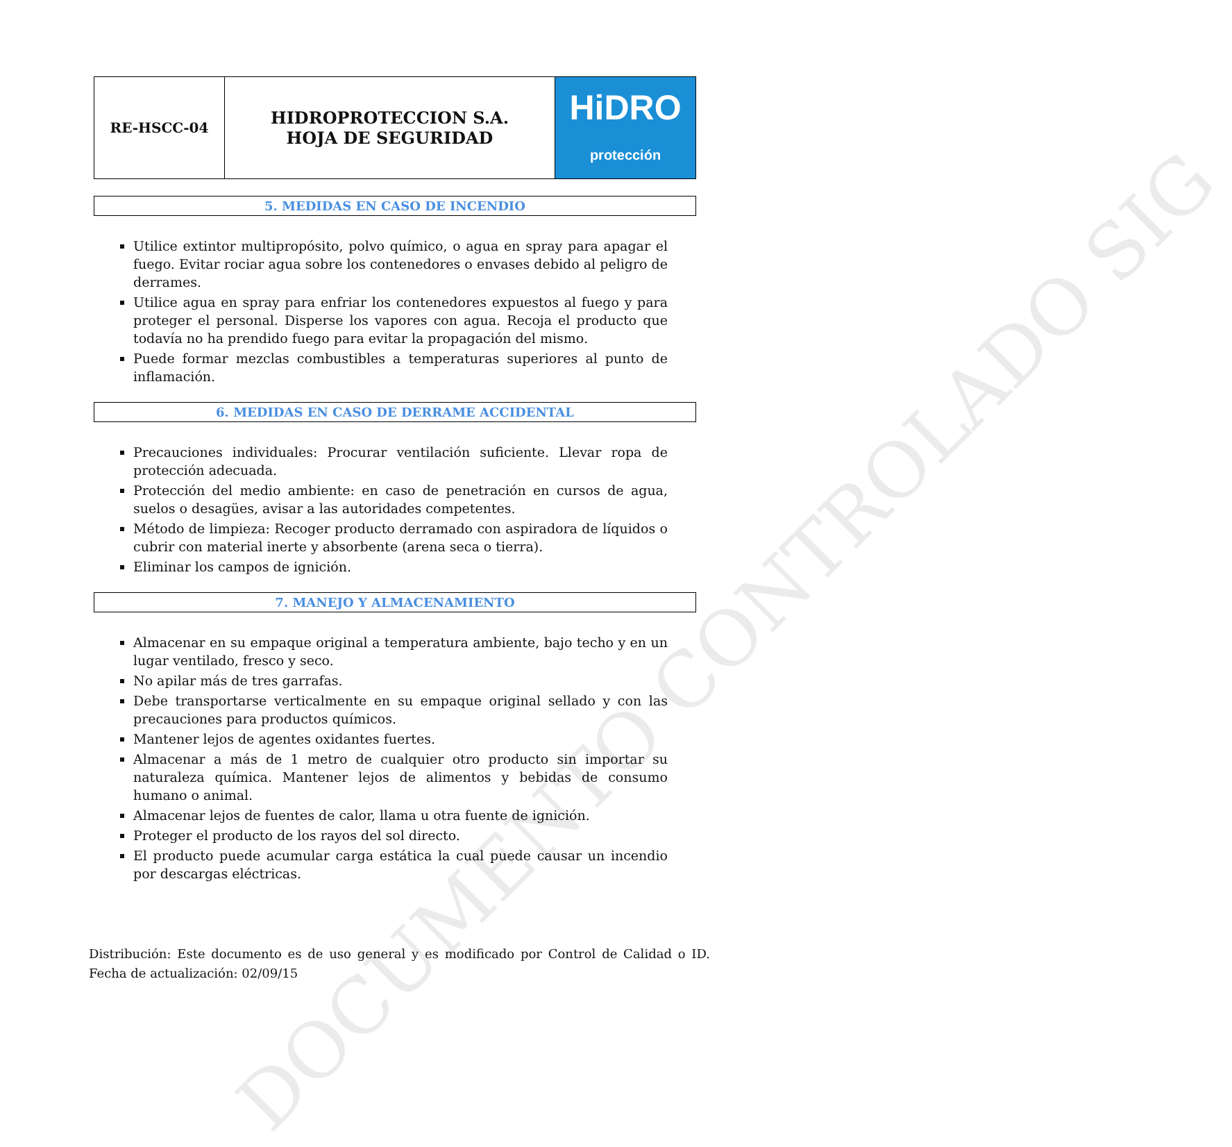DOCUMENTO CONTROLADO SIG
| RE-HSCC-04 | HIDROPROTECCION S.A. HOJA DE SEGURIDAD | HiDRO protección |
5. MEDIDAS EN CASO DE INCENDIO
Utilice extintor multipropósito, polvo químico, o agua en spray para apagar el fuego. Evitar rociar agua sobre los contenedores o envases debido al peligro de derrames.
Utilice agua en spray para enfriar los contenedores expuestos al fuego y para proteger el personal. Disperse los vapores con agua. Recoja el producto que todavía no ha prendido fuego para evitar la propagación del mismo.
Puede formar mezclas combustibles a temperaturas superiores al punto de inflamación.
6. MEDIDAS EN CASO DE DERRAME ACCIDENTAL
Precauciones individuales: Procurar ventilación suficiente. Llevar ropa de protección adecuada.
Protección del medio ambiente: en caso de penetración en cursos de agua, suelos o desagües, avisar a las autoridades competentes.
Método de limpieza: Recoger producto derramado con aspiradora de líquidos o cubrir con material inerte y absorbente (arena seca o tierra).
Eliminar los campos de ignición.
7. MANEJO Y ALMACENAMIENTO
Almacenar en su empaque original a temperatura ambiente, bajo techo y en un lugar ventilado, fresco y seco.
No apilar más de tres garrafas.
Debe transportarse verticalmente en su empaque original sellado y con las precauciones para productos químicos.
Mantener lejos de agentes oxidantes fuertes.
Almacenar a más de 1 metro de cualquier otro producto sin importar su naturaleza química. Mantener lejos de alimentos y bebidas de consumo humano o animal.
Almacenar lejos de fuentes de calor, llama u otra fuente de ignición.
Proteger el producto de los rayos del sol directo.
El producto puede acumular carga estática la cual puede causar un incendio por descargas eléctricas.
Distribución: Este documento es de uso general y es modificado por Control de Calidad o ID. Fecha de actualización: 02/09/15